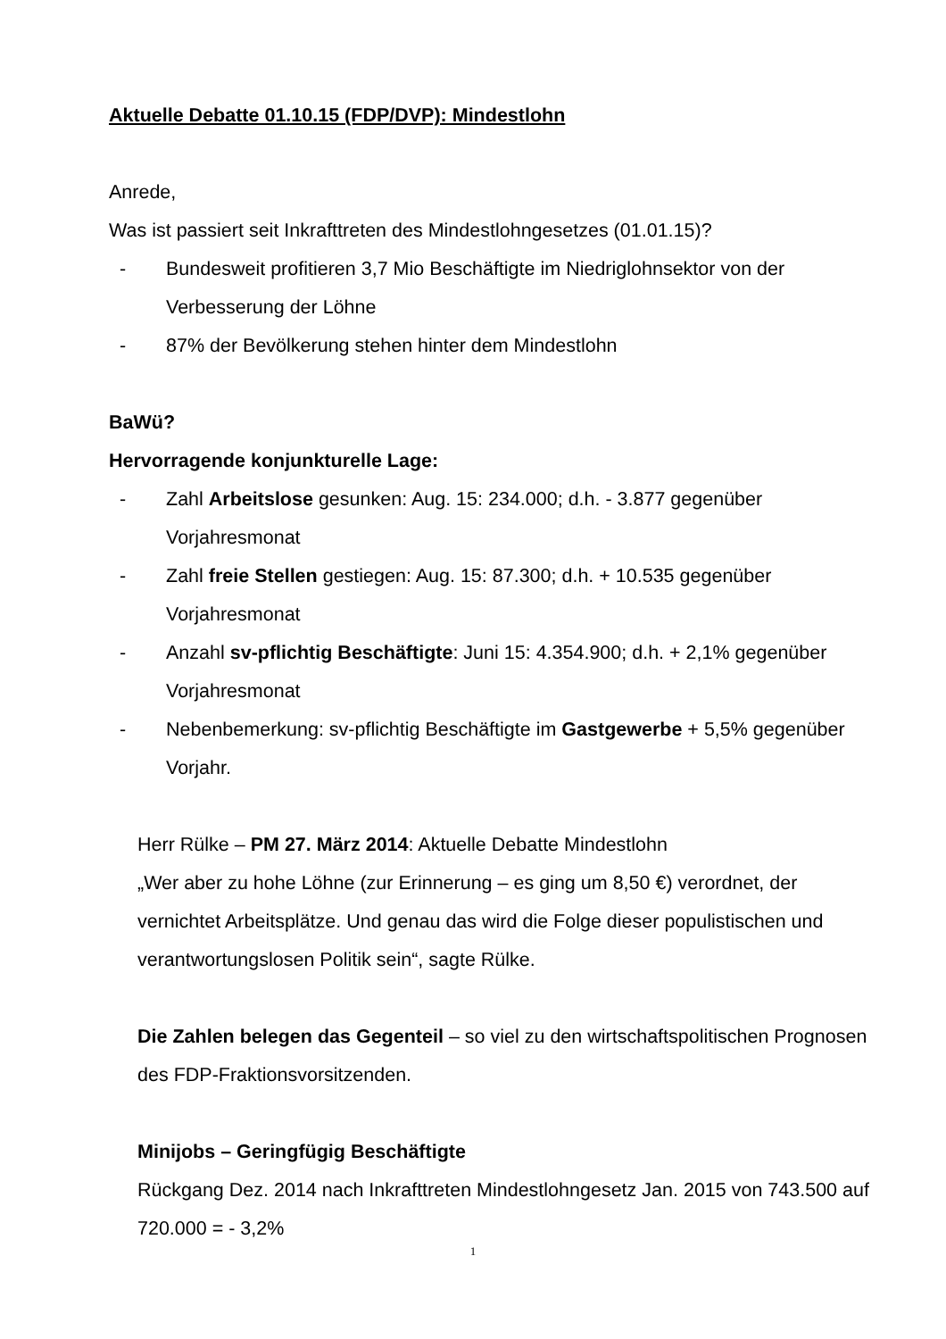Aktuelle Debatte 01.10.15 (FDP/DVP): Mindestlohn
Anrede,
Was ist passiert seit Inkrafttreten des Mindestlohngesetzes (01.01.15)?
- Bundesweit profitieren 3,7 Mio Beschäftigte im Niedriglohnsektor von der Verbesserung der Löhne
- 87% der Bevölkerung stehen hinter dem Mindestlohn
BaWü?
Hervorragende konjunkturelle Lage:
- Zahl Arbeitslose gesunken: Aug. 15: 234.000; d.h. - 3.877 gegenüber Vorjahresmonat
- Zahl freie Stellen gestiegen: Aug. 15: 87.300; d.h. + 10.535 gegenüber Vorjahresmonat
- Anzahl sv-pflichtig Beschäftigte: Juni 15: 4.354.900; d.h. + 2,1% gegenüber Vorjahresmonat
- Nebenbemerkung: sv-pflichtig Beschäftigte im Gastgewerbe + 5,5% gegenüber Vorjahr.
Herr Rülke – PM 27. März 2014: Aktuelle Debatte Mindestlohn
„Wer aber zu hohe Löhne (zur Erinnerung – es ging um 8,50 €) verordnet, der vernichtet Arbeitsplätze. Und genau das wird die Folge dieser populistischen und verantwortungslosen Politik sein“, sagte Rülke.
Die Zahlen belegen das Gegenteil – so viel zu den wirtschaftspolitischen Prognosen des FDP-Fraktionsvorsitzenden.
Minijobs – Geringfügig Beschäftigte
Rückgang Dez. 2014 nach Inkrafttreten Mindestlohngesetz Jan. 2015 von 743.500 auf 720.000 = - 3,2%
1